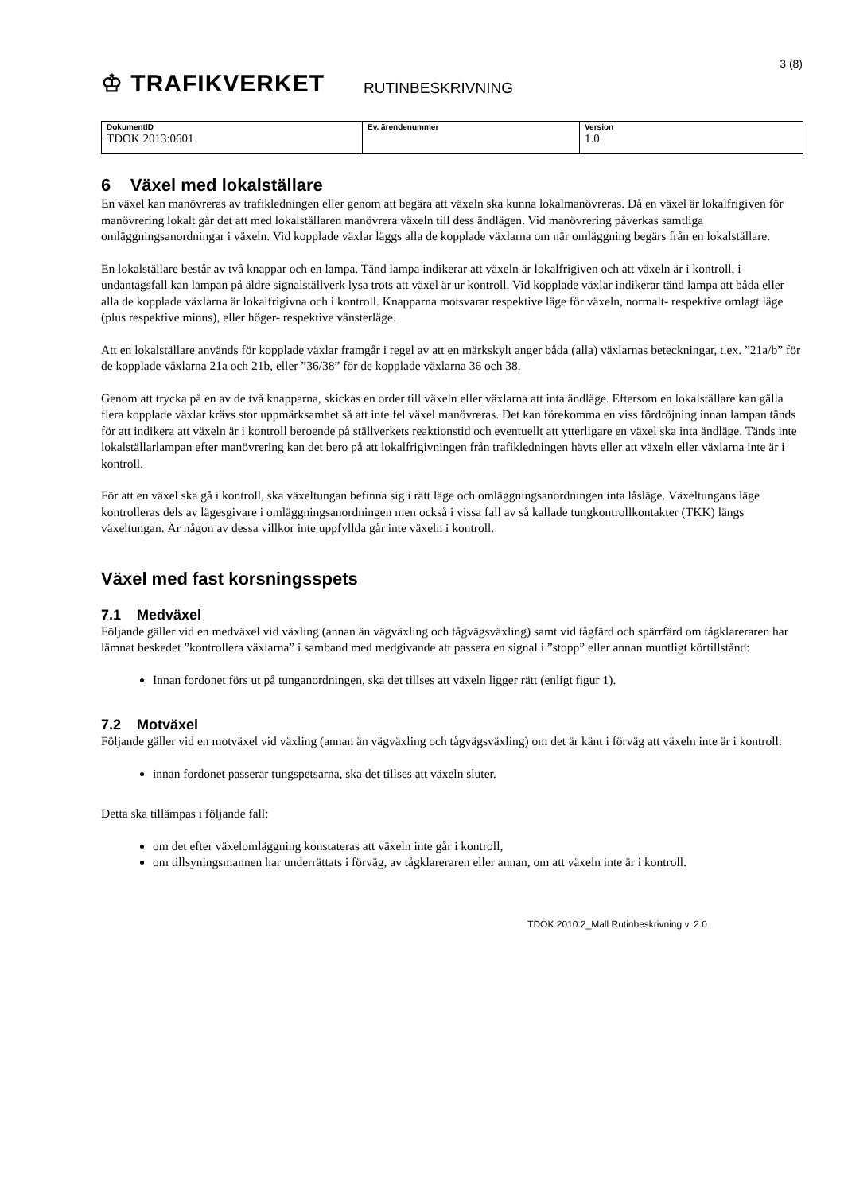♔ TRAFIKVERKET
RUTINBESKRIVNING
3 (8)
| DokumentID TDOK 2013:0601 | Ev. ärendenummer | Version 1.0 |
6 Växel med lokalställare
En växel kan manövreras av trafikledningen eller genom att begära att växeln ska kunna lokalmanövreras. Då en växel är lokalfrigiven för manövrering lokalt går det att med lokalställaren manövrera växeln till dess ändlägen. Vid manövrering påverkas samtliga omläggningsanordningar i växeln. Vid kopplade växlar läggs alla de kopplade växlarna om när omläggning begärs från en lokalställare.
En lokalställare består av två knappar och en lampa. Tänd lampa indikerar att växeln är lokalfrigiven och att växeln är i kontroll, i undantagsfall kan lampan på äldre signalställverk lysa trots att växel är ur kontroll. Vid kopplade växlar indikerar tänd lampa att båda eller alla de kopplade växlarna är lokalfrigivna och i kontroll. Knapparna motsvarar respektive läge för växeln, normalt- respektive omlagt läge (plus respektive minus), eller höger- respektive vänsterläge.
Att en lokalställare används för kopplade växlar framgår i regel av att en märkskylt anger båda (alla) växlarnas beteckningar, t.ex. ”21a/b” för de kopplade växlarna 21a och 21b, eller ”36/38” för de kopplade växlarna 36 och 38.
Genom att trycka på en av de två knapparna, skickas en order till växeln eller växlarna att inta ändläge. Eftersom en lokalställare kan gälla flera kopplade växlar krävs stor uppmärksamhet så att inte fel växel manövreras. Det kan förekomma en viss fördröjning innan lampan tänds för att indikera att växeln är i kontroll beroende på ställverkets reaktionstid och eventuellt att ytterligare en växel ska inta ändläge. Tänds inte lokalställarlampan efter manövrering kan det bero på att lokalfrigivningen från trafikledningen hävts eller att växeln eller växlarna inte är i kontroll.
För att en växel ska gå i kontroll, ska växeltungan befinna sig i rätt läge och omläggningsanordningen inta låsläge. Växeltungans läge kontrolleras dels av lägesgivare i omläggningsanordningen men också i vissa fall av så kallade tungkontrollkontakter (TKK) längs växeltungan. Är någon av dessa villkor inte uppfyllda går inte växeln i kontroll.
Växel med fast korsningsspets
7.1 Medväxel
Följande gäller vid en medväxel vid växling (annan än vägväxling och tågvägsväxling) samt vid tågfärd och spärrfärd om tågklareraren har lämnat beskedet ”kontrollera växlarna” i samband med medgivande att passera en signal i ”stopp” eller annan muntligt körtillstånd:
Innan fordonet förs ut på tunganordningen, ska det tillses att växeln ligger rätt (enligt figur 1).
7.2 Motväxel
Följande gäller vid en motväxel vid växling (annan än vägväxling och tågvägsväxling) om det är känt i förväg att växeln inte är i kontroll:
innan fordonet passerar tungspetsarna, ska det tillses att växeln sluter.
Detta ska tillämpas i följande fall:
om det efter växelomläggning konstateras att växeln inte går i kontroll,
om tillsyningsmannen har underrättats i förväg, av tågklareraren eller annan, om att växeln inte är i kontroll.
TDOK 2010:2_Mall Rutinbeskrivning v. 2.0